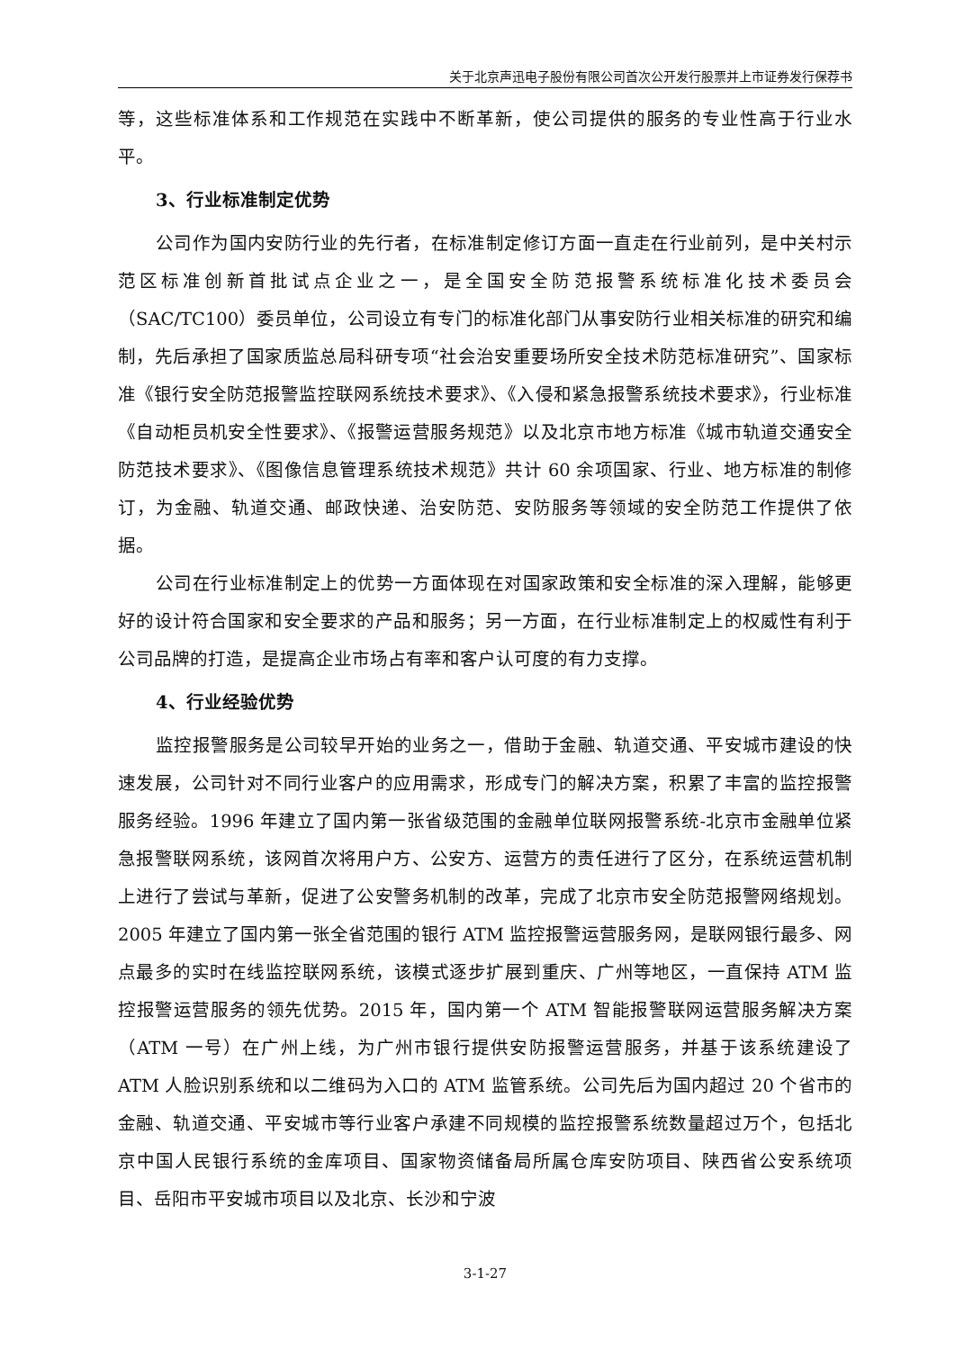关于北京声迅电子股份有限公司首次公开发行股票并上市证券发行保荐书
等，这些标准体系和工作规范在实践中不断革新，使公司提供的服务的专业性高于行业水平。
3、行业标准制定优势
公司作为国内安防行业的先行者，在标准制定修订方面一直走在行业前列，是中关村示范区标准创新首批试点企业之一，是全国安全防范报警系统标准化技术委员会（SAC/TC100）委员单位，公司设立有专门的标准化部门从事安防行业相关标准的研究和编制，先后承担了国家质监总局科研专项“社会治安重要场所安全技术防范标准研究”、国家标准《银行安全防范报警监控联网系统技术要求》、《入侵和紧急报警系统技术要求》，行业标准《自动柜员机安全性要求》、《报警运营服务规范》以及北京市地方标准《城市轨道交通安全防范技术要求》、《图像信息管理系统技术规范》共计 60 余项国家、行业、地方标准的制修订，为金融、轨道交通、邮政快递、治安防范、安防服务等领域的安全防范工作提供了依据。
公司在行业标准制定上的优势一方面体现在对国家政策和安全标准的深入理解，能够更好的设计符合国家和安全要求的产品和服务；另一方面，在行业标准制定上的权威性有利于公司品牌的打造，是提高企业市场占有率和客户认可度的有力支撑。
4、行业经验优势
监控报警服务是公司较早开始的业务之一，借助于金融、轨道交通、平安城市建设的快速发展，公司针对不同行业客户的应用需求，形成专门的解决方案，积累了丰富的监控报警服务经验。1996 年建立了国内第一张省级范围的金融单位联网报警系统-北京市金融单位紧急报警联网系统，该网首次将用户方、公安方、运营方的责任进行了区分，在系统运营机制上进行了尝试与革新，促进了公安警务机制的改革，完成了北京市安全防范报警网络规划。2005 年建立了国内第一张全省范围的银行 ATM 监控报警运营服务网，是联网银行最多、网点最多的实时在线监控联网系统，该模式逐步扩展到重庆、广州等地区，一直保持 ATM 监控报警运营服务的领先优势。2015 年，国内第一个 ATM 智能报警联网运营服务解决方案（ATM 一号）在广州上线，为广州市银行提供安防报警运营服务，并基于该系统建设了 ATM 人脸识别系统和以二维码为入口的 ATM 监管系统。公司先后为国内超过 20 个省市的金融、轨道交通、平安城市等行业客户承建不同规模的监控报警系统数量超过万个，包括北京中国人民银行系统的金库项目、国家物资储备局所属仓库安防项目、陕西省公安系统项目、岳阳市平安城市项目以及北京、长沙和宁波
3-1-27